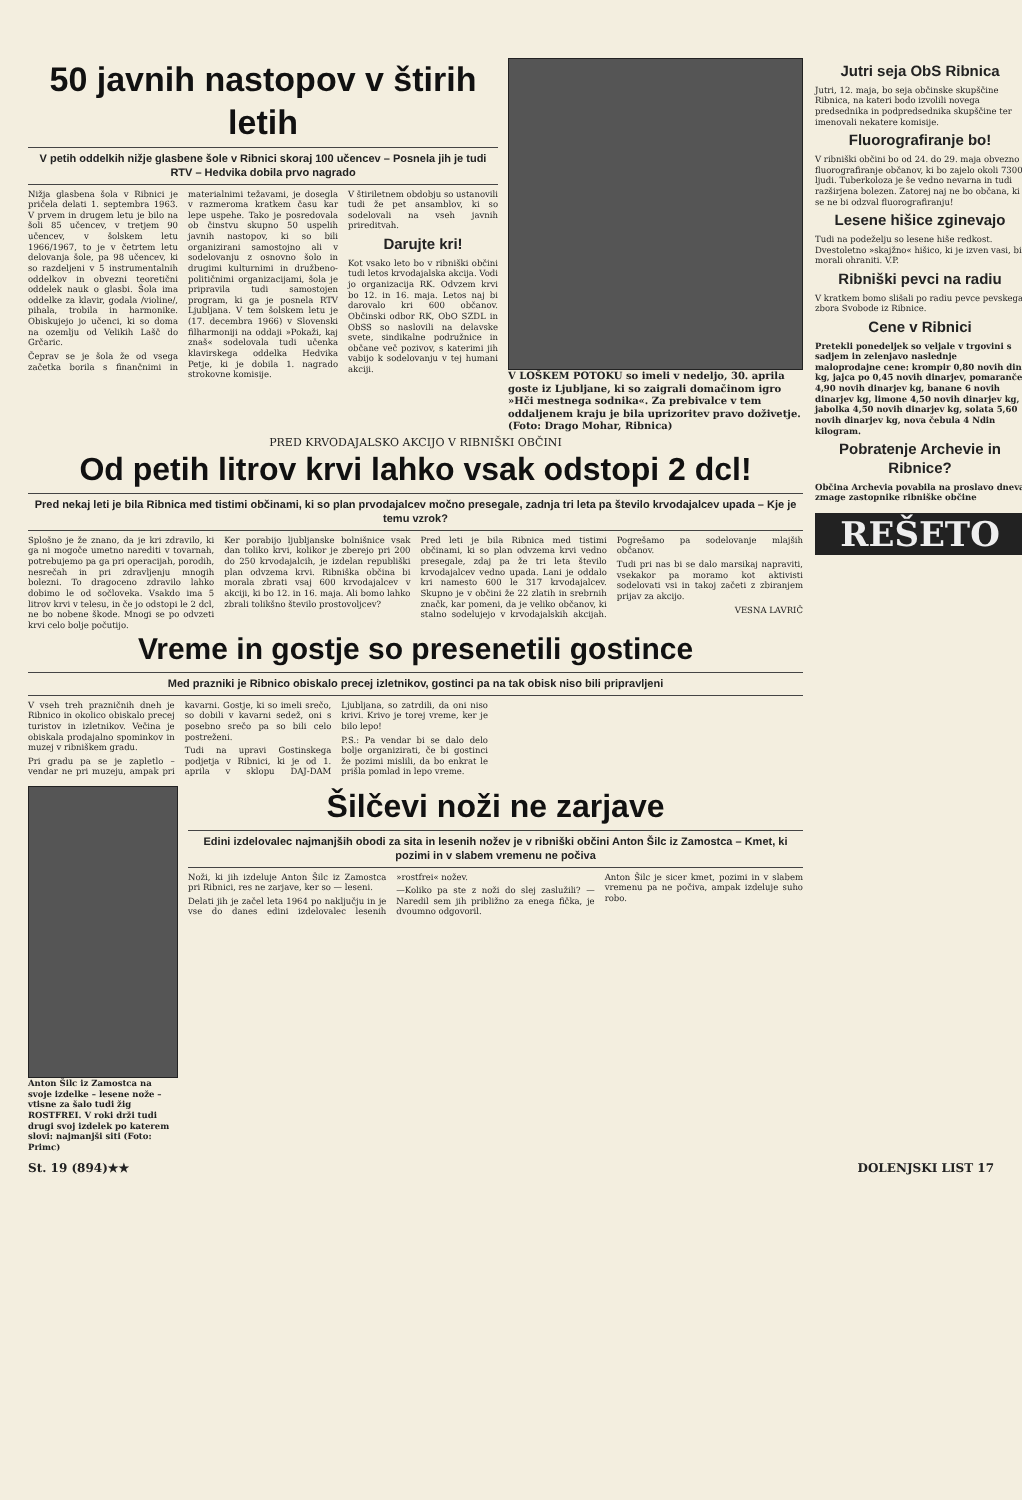50 javnih nastopov v štirih letih
V petih oddelkih nižje glasbene šole v Ribnici skoraj 100 učencev – Posnela jih je tudi RTV – Hedvika dobila prvo nagrado
Nižja glasbena šola v Ribnici je pričela delati 1. septembra 1963. V prvem in drugem letu je bilo na šoli 85 učencev, v tretjem 90 učencev, v šolskem letu 1966/1967, to je v četrtem letu delovanja šole, pa 98 učencev, ki so razdeljeni v 5 instrumentalnih oddelkov in obvezni teoretični oddelek nauk o glasbi. Šola ima oddelke za klavir, godala /violine/, pihala, trobila in harmonike. Obiskujejo jo učenci, ki so doma na ozemlju od Velikih Lašč do Grčaric.
Čeprav se je šola že od vsega začetka borila s finančnimi in materialnimi težavami, je dosegla v razmeroma kratkem času kar lepe uspehe. Tako je posredovala ob činstvu skupno 50 uspelih javnih nastopov, ki so bili organizirani samostojno ali v sodelovanju z osnovno šolo in drugimi kulturnimi in družbeno-političnimi organizacijami, šola je pripravila tudi samostojen program, ki ga je posnela RTV Ljubljana. V tem šolskem letu je (17. decembra 1966) v Slovenski filharmoniji na oddaji »Pokaži, kaj znaš« sodelovala tudi učenka klavirskega oddelka Hedvika Petje, ki je dobila 1. nagrado strokovne komisije.
V štiriletnem obdobju so ustanovili tudi že pet ansamblov, ki so sodelovali na vseh javnih prireditvah.
Darujte kri!
Kot vsako leto bo v ribniški občini tudi letos krvodajalska akcija. Vodi jo organizacija RK. Odvzem krvi bo 12. in 16. maja. Letos naj bi darovalo kri 600 občanov. Občinski odbor RK, ObO SZDL in ObSS so naslovili na delavske svete, sindikalne podružnice in občane več pozivov, s katerimi jih vabijo k sodelovanju v tej humani akciji.
V LOŠKEM POTOKU so imeli v nedeljo, 30. aprila goste iz Ljubljane, ki so zaigrali domačinom igro »Hči mestnega sodnika«. Za prebivalce v tem oddaljenem kraju je bila uprizoritev pravo doživetje. (Foto: Drago Mohar, Ribnica)
PRED KRVODAJALSKO AKCIJO V RIBNIŠKI OBČINI
Od petih litrov krvi lahko vsak odstopi 2 dcl!
Pred nekaj leti je bila Ribnica med tistimi občinami, ki so plan prvodajalcev močno presegale, zadnja tri leta pa število krvodajalcev upada – Kje je temu vzrok?
Splošno je že znano, da je kri zdravilo, ki ga ni mogoče umetno narediti v tovarnah, potrebujemo pa ga pri operacijah, porodih, nesrečah in pri zdravljenju mnogih bolezni. To dragoceno zdravilo lahko dobimo le od sočloveka. Vsakdo ima 5 litrov krvi v telesu, in če jo odstopi le 2 dcl, ne bo nobene škode. Mnogi se po odvzeti krvi celo bolje počutijo.
Ker porabijo ljubljanske bolnišnice vsak dan toliko krvi, kolikor je zberejo pri 200 do 250 krvodajalcih, je izdelan republiški plan odvzema krvi. Ribniška občina bi morala zbrati vsaj 600 krvodajalcev v akciji, ki bo 12. in 16. maja. Ali bomo lahko zbrali tolikšno število prostovoljcev?
Pred leti je bila Ribnica med tistimi občinami, ki so plan odvzema krvi vedno presegale, zdaj pa že tri leta število krvodajalcev vedno upada. Lani je oddalo kri namesto 600 le 317 krvodajalcev. Skupno je v občini že 22 zlatih in srebrnih značk, kar pomeni, da je veliko občanov, ki stalno sodelujejo v krvodajalskih akcijah. Pogrešamo pa sodelovanje mlajših občanov.
Tudi pri nas bi se dalo marsikaj napraviti, vsekakor pa moramo kot aktivisti sodelovati vsi in takoj začeti z zbiranjem prijav za akcijo.
VESNA LAVRIČ
Vreme in gostje so presenetili gostince
Med prazniki je Ribnico obiskalo precej izletnikov, gostinci pa na tak obisk niso bili pripravljeni
V vseh treh prazničnih dneh je Ribnico in okolico obiskalo precej turistov in izletnikov. Večina je obiskala prodajalno spominkov in muzej v ribniškem gradu.
Pri gradu pa se je zapletlo – vendar ne pri muzeju, ampak pri kavarni. Gostje, ki so imeli srečo, so dobili v kavarni sedež, oni s posebno srečo pa so bili celo postreženi.
Tudi na upravi Gostinskega podjetja v Ribnici, ki je od 1. aprila v sklopu DAJ-DAM Ljubljana, so zatrdili, da oni niso krivi. Krivo je torej vreme, ker je bilo lepo!
P.S.: Pa vendar bi se dalo delo bolje organizirati, če bi gostinci že pozimi mislili, da bo enkrat le prišla pomlad in lepo vreme.
Anton Šilc iz Zamostca na svoje izdelke – lesene nože – vtisne za šalo tudi žig ROSTFREI. V roki drži tudi drugi svoj izdelek po katerem slovi: najmanjši siti (Foto: Primc)
Šilčevi noži ne zarjave
Edini izdelovalec najmanjših obodi za sita in lesenih nožev je v ribniški občini Anton Šilc iz Zamostca – Kmet, ki pozimi in v slabem vremenu ne počiva
Noži, ki jih izdeluje Anton Šilc iz Zamostca pri Ribnici, res ne zarjave, ker so — leseni.
Delati jih je začel leta 1964 po naključju in je vse do danes edini izdelovalec lesenih »rostfrei« nožev.
—Koliko pa ste z noži do slej zaslužili? — Naredil sem jih približno za enega fička, je dvoumno odgovoril.
Anton Šilc je sicer kmet, pozimi in v slabem vremenu pa ne počiva, ampak izdeluje suho robo.
Jutri seja ObS Ribnica
Jutri, 12. maja, bo seja občinske skupščine Ribnica, na kateri bodo izvolili novega predsednika in podpredsednika skupščine ter imenovali nekatere komisije.
Fluorografiranje bo!
V ribniški občini bo od 24. do 29. maja obvezno fluorografiranje občanov, ki bo zajelo okoli 7300 ljudi. Tuberkoloza je še vedno nevarna in tudi razširjena bolezen. Zatorej naj ne bo občana, ki se ne bi odzval fluorografiranju!
Lesene hišice zginevajo
Tudi na podeželju so lesene hiše redkost. Dvestoletno »skajžno« hišico, ki je izven vasi, bi morali ohraniti. V.P.
Ribniški pevci na radiu
V kratkem bomo slišali po radiu pevce pevskega zbora Svobode iz Ribnice.
Cene v Ribnici
Pretekli ponedeljek so veljale v trgovini s sadjem in zelenjavo naslednje maloprodajne cene: krompir 0,80 novih din kg, jajca po 0,45 novih dinarjev, pomaranče 4,90 novih dinarjev kg, banane 6 novih dinarjev kg, limone 4,50 novih dinarjev kg, jabolka 4,50 novih dinarjev kg, solata 5,60 novih dinarjev kg, nova čebula 4 Ndin kilogram.
Pobratenje Archevie in Ribnice?
Občina Archevia povabila na proslavo dneva zmage zastopnike ribniške občine
REŠETO
St. 19 (894)★★ DOLENJSKI LIST 17